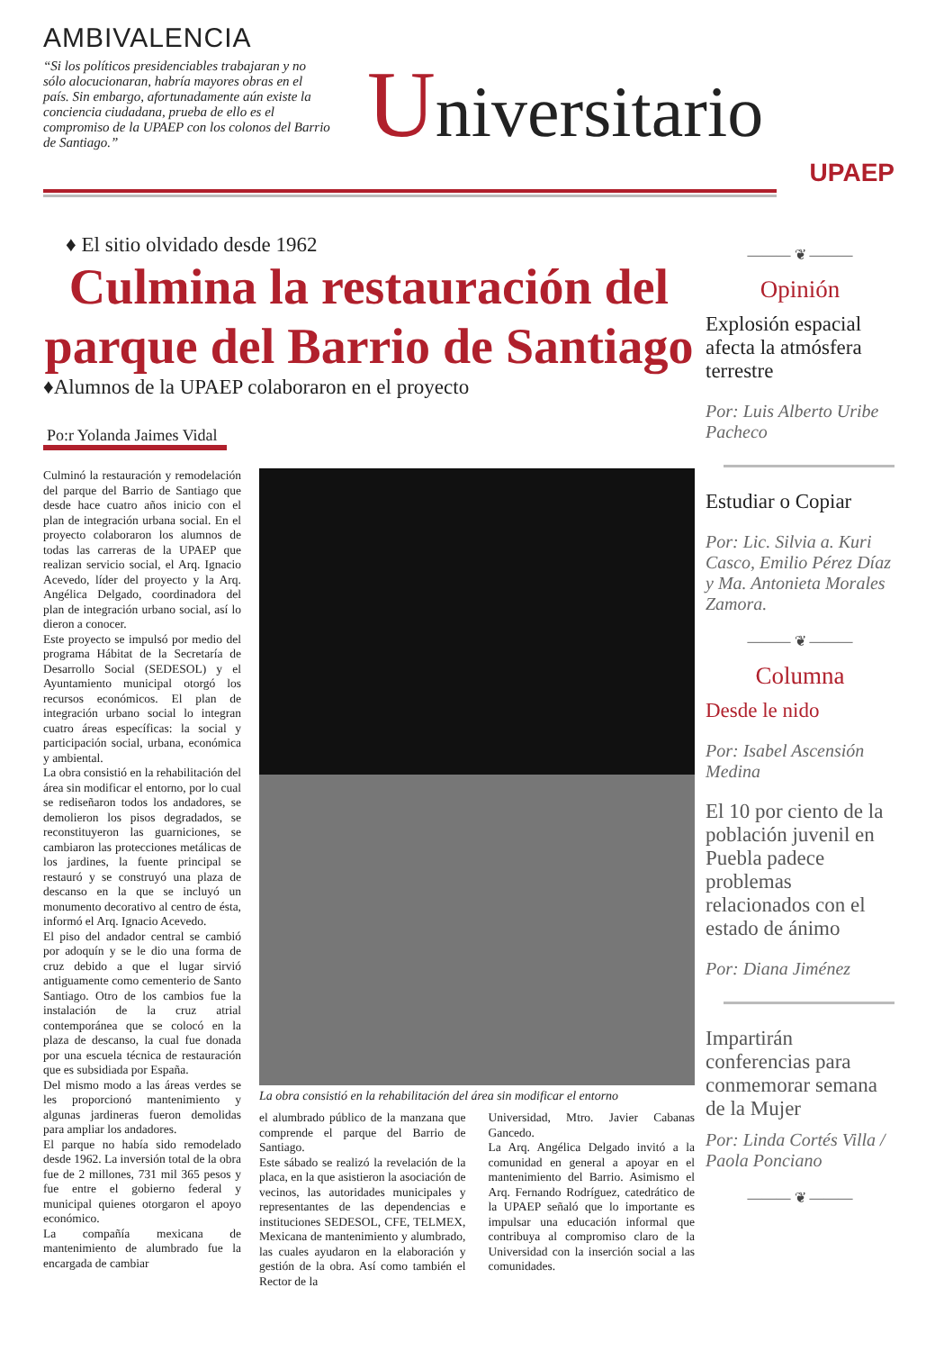AMBIVALENCIA
“Si los políticos presidenciables trabajaran y no sólo alocucionaran, habría mayores obras en el país. Sin embargo, afortunadamente aún existe la conciencia ciudadana, prueba de ello es el compromiso de la UPAEP con los colonos del Barrio de Santiago.”
Universitario
UPAEP
♦ El sitio olvidado desde 1962
Culmina la restauración del parque del Barrio de Santiago
♦Alumnos de la UPAEP colaboraron en el proyecto
Po:r Yolanda Jaimes Vidal
Culminó la restauración y remodelación del parque del Barrio de Santiago que desde hace cuatro años inicio con el plan de integración urbana social. En el proyecto colaboraron los alumnos de todas las carreras de la UPAEP que realizan servicio social, el Arq. Ignacio Acevedo, líder del proyecto y la Arq. Angélica Delgado, coordinadora del plan de integración urbano social, así lo dieron a conocer.
Este proyecto se impulsó por medio del programa Hábitat de la Secretaría de Desarrollo Social (SEDESOL) y el Ayuntamiento municipal otorgó los recursos económicos. El plan de integración urbano social lo integran cuatro áreas específicas: la social y participación social, urbana, económica y ambiental.
La obra consistió en la rehabilitación del área sin modificar el entorno, por lo cual se rediseñaron todos los andadores, se demolieron los pisos degradados, se reconstituyeron las guarniciones, se cambiaron las protecciones metálicas de los jardines, la fuente principal se restauró y se construyó una plaza de descanso en la que se incluyó un monumento decorativo al centro de ésta, informó el Arq. Ignacio Acevedo.
El piso del andador central se cambió por adoquín y se le dio una forma de cruz debido a que el lugar sirvió antiguamente como cementerio de Santo Santiago. Otro de los cambios fue la instalación de la cruz atrial contemporánea que se colocó en la plaza de descanso, la cual fue donada por una escuela técnica de restauración que es subsidiada por España.
Del mismo modo a las áreas verdes se les proporcionó mantenimiento y algunas jardineras fueron demolidas para ampliar los andadores.
El parque no había sido remodelado desde 1962. La inversión total de la obra fue de 2 millones, 731 mil 365 pesos y fue entre el gobierno federal y municipal quienes otorgaron el apoyo económico.
La compañía mexicana de mantenimiento de alumbrado fue la encargada de cambiar
La obra consistió en la rehabilitación del área sin modificar el entorno
el alumbrado público de la manzana que comprende el parque del Barrio de Santiago.
Este sábado se realizó la revelación de la placa, en la que asistieron la asociación de vecinos, las autoridades municipales y representantes de las dependencias e instituciones SEDESOL, CFE, TELMEX, Mexicana de mantenimiento y alumbrado, las cuales ayudaron en la elaboración y gestión de la obra. Así como también el Rector de la
Universidad, Mtro. Javier Cabanas Gancedo.
La Arq. Angélica Delgado invitó a la comunidad en general a apoyar en el mantenimiento del Barrio. Asimismo el Arq. Fernando Rodríguez, catedrático de la UPAEP señaló que lo importante es impulsar una educación informal que contribuya al compromiso claro de la Universidad con la inserción social a las comunidades.
——— ❦ ———
Opinión
Explosión espacial afecta la atmósfera terrestre
Por: Luis Alberto Uribe Pacheco
Estudiar o Copiar
Por: Lic. Silvia a. Kuri Casco, Emilio Pérez Díaz y Ma. Antonieta Morales Zamora.
——— ❦ ———
Columna
Desde le nido
Por: Isabel Ascensión Medina
El 10 por ciento de la población juvenil en Puebla padece problemas relacionados con el estado de ánimo
Por: Diana Jiménez
Impartirán conferencias para conmemorar semana de la Mujer
Por: Linda Cortés Villa / Paola Ponciano
——— ❦ ———